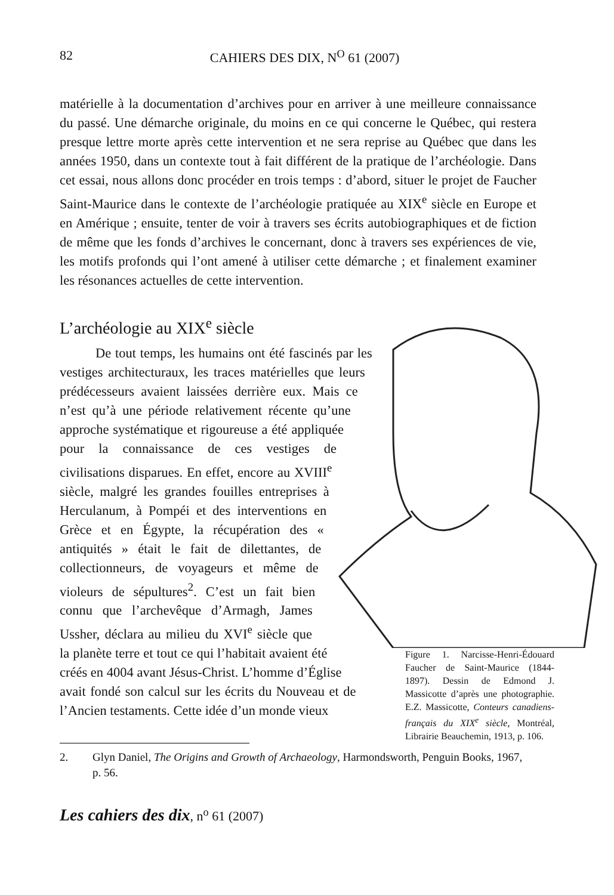82 CAHIERS DES DIX, N<sup>O</sup> 61 (2007)
matérielle à la documentation d’archives pour en arriver à une meilleure connaissance du passé. Une démarche originale, du moins en ce qui concerne le Québec, qui restera presque lettre morte après cette intervention et ne sera reprise au Québec que dans les années 1950, dans un contexte tout à fait différent de la pratique de l’archéologie. Dans cet essai, nous allons donc procéder en trois temps : d’abord, situer le projet de Faucher Saint-Maurice dans le contexte de l’archéologie pratiquée au XIX<sup>e</sup> siècle en Europe et en Amérique ; ensuite, tenter de voir à travers ses écrits autobiographiques et de fiction de même que les fonds d’archives le concernant, donc à travers ses expériences de vie, les motifs profonds qui l’ont amené à utiliser cette démarche ; et finalement examiner les résonances actuelles de cette intervention.
L’archéologie au XIX<sup>e</sup> siècle
Figure 1. Narcisse-Henri-Édouard Faucher de Saint-Maurice (1844-1897). Dessin de Edmond J. Massicotte d’après une photographie. E.Z. Massicotte, Conteurs canadiens-français du XIX<sup>e</sup> siècle, Montréal, Librairie Beauchemin, 1913, p. 106.
De tout temps, les humains ont été fascinés par les vestiges architecturaux, les traces matérielles que leurs prédécesseurs avaient laissées derrière eux. Mais ce n’est qu’à une période relativement récente qu’une approche systématique et rigoureuse a été appliquée pour la connaissance de ces vestiges de civilisations disparues. En effet, encore au XVIII<sup>e</sup> siècle, malgré les grandes fouilles entreprises à Herculanum, à Pompéi et des interventions en Grèce et en Égypte, la récupération des « antiquités » était le fait de dilettantes, de collectionneurs, de voyageurs et même de violeurs de sépultures<sup>2</sup>. C’est un fait bien connu que l’archevêque d’Armagh, James Ussher, déclara au milieu du XVI<sup>e</sup> siècle que la planète terre et tout ce qui l’habitait avaient été créés en 4004 avant Jésus-Christ. L’homme d’Église avait fondé son calcul sur les écrits du Nouveau et de l’Ancien testaments. Cette idée d’un monde vieux
2. Glyn Daniel, The Origins and Growth of Archaeology, Harmondsworth, Penguin Books, 1967, p. 56.
Les cahiers des dix, n<sup>o</sup> 61 (2007)